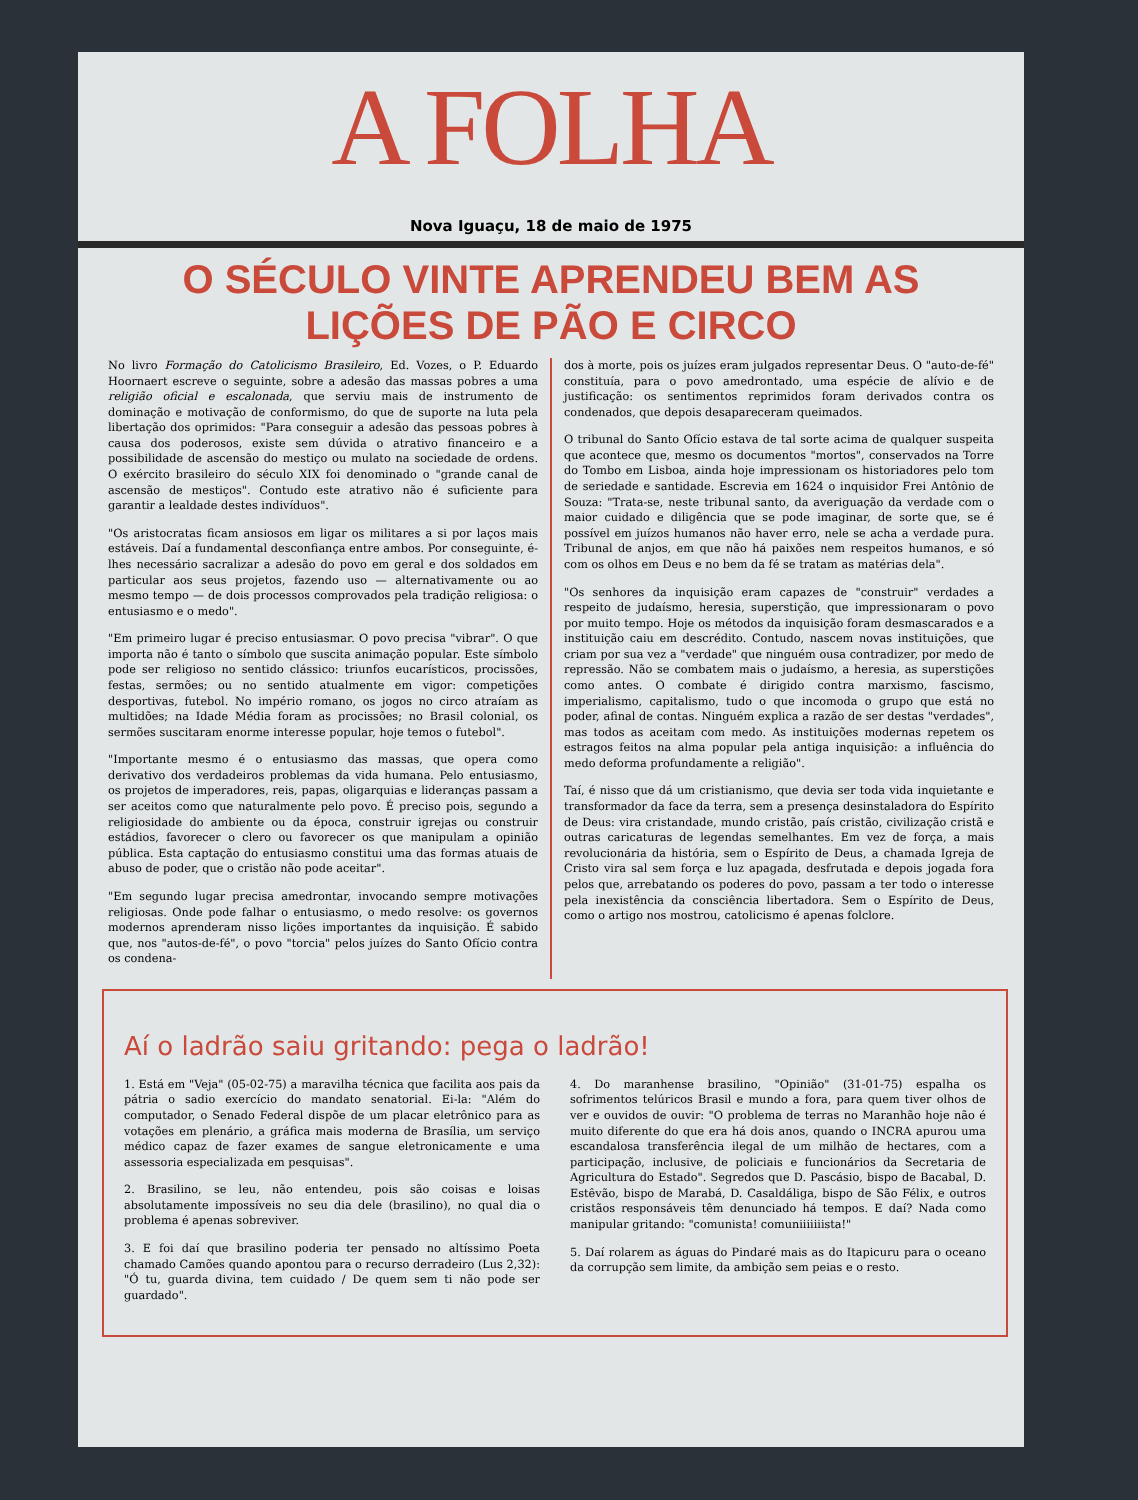A FOLHA
Nova Iguaçu, 18 de maio de 1975
O SÉCULO VINTE APRENDEU BEM AS
LIÇÕES DE PÃO E CIRCO
No livro Formação do Catolicismo Brasileiro, Ed. Vozes, o P. Eduardo Hoornaert escreve o seguinte, sobre a adesão das massas pobres a uma religião oficial e escalonada, que serviu mais de instrumento de dominação e motivação de conformismo, do que de suporte na luta pela libertação dos oprimidos: "Para conseguir a adesão das pessoas pobres à causa dos poderosos, existe sem dúvida o atrativo financeiro e a possibilidade de ascensão do mestiço ou mulato na sociedade de ordens. O exército brasileiro do século XIX foi denominado o "grande canal de ascensão de mestiços". Contudo este atrativo não é suficiente para garantir a lealdade destes indivíduos".
"Os aristocratas ficam ansiosos em ligar os militares a si por laços mais estáveis. Daí a fundamental desconfiança entre ambos. Por conseguinte, é-lhes necessário sacralizar a adesão do povo em geral e dos soldados em particular aos seus projetos, fazendo uso — alternativamente ou ao mesmo tempo — de dois processos comprovados pela tradição religiosa: o entusiasmo e o medo".
"Em primeiro lugar é preciso entusiasmar. O povo precisa "vibrar". O que importa não é tanto o símbolo que suscita animação popular. Este símbolo pode ser religioso no sentido clássico: triunfos eucarísticos, procissões, festas, sermões; ou no sentido atualmente em vigor: competições desportivas, futebol. No império romano, os jogos no circo atraíam as multidões; na Idade Média foram as procissões; no Brasil colonial, os sermões suscitaram enorme interesse popular, hoje temos o futebol".
"Importante mesmo é o entusiasmo das massas, que opera como derivativo dos verdadeiros problemas da vida humana. Pelo entusiasmo, os projetos de imperadores, reis, papas, oligarquias e lideranças passam a ser aceitos como que naturalmente pelo povo. É preciso pois, segundo a religiosidade do ambiente ou da época, construir igrejas ou construir estádios, favorecer o clero ou favorecer os que manipulam a opinião pública. Esta captação do entusiasmo constitui uma das formas atuais de abuso de poder, que o cristão não pode aceitar".
"Em segundo lugar precisa amedrontar, invocando sempre motivações religiosas. Onde pode falhar o entusiasmo, o medo resolve: os governos modernos aprenderam nisso lições importantes da inquisição. É sabido que, nos "autos-de-fé", o povo "torcia" pelos juízes do Santo Ofício contra os condena-
dos à morte, pois os juízes eram julgados representar Deus. O "auto-de-fé" constituía, para o povo amedrontado, uma espécie de alívio e de justificação: os sentimentos reprimidos foram derivados contra os condenados, que depois desapareceram queimados.
O tribunal do Santo Ofício estava de tal sorte acima de qualquer suspeita que acontece que, mesmo os documentos "mortos", conservados na Torre do Tombo em Lisboa, ainda hoje impressionam os historiadores pelo tom de seriedade e santidade. Escrevia em 1624 o inquisidor Frei Antônio de Souza: "Trata-se, neste tribunal santo, da averiguação da verdade com o maior cuidado e diligência que se pode imaginar, de sorte que, se é possível em juízos humanos não haver erro, nele se acha a verdade pura. Tribunal de anjos, em que não há paixões nem respeitos humanos, e só com os olhos em Deus e no bem da fé se tratam as matérias dela".
"Os senhores da inquisição eram capazes de "construir" verdades a respeito de judaísmo, heresia, superstição, que impressionaram o povo por muito tempo. Hoje os métodos da inquisição foram desmascarados e a instituição caiu em descrédito. Contudo, nascem novas instituições, que criam por sua vez a "verdade" que ninguém ousa contradizer, por medo de repressão. Não se combatem mais o judaísmo, a heresia, as superstições como antes. O combate é dirigido contra marxismo, fascismo, imperialismo, capitalismo, tudo o que incomoda o grupo que está no poder, afinal de contas. Ninguém explica a razão de ser destas "verdades", mas todos as aceitam com medo. As instituições modernas repetem os estragos feitos na alma popular pela antiga inquisição: a influência do medo deforma profundamente a religião".
Taí, é nisso que dá um cristianismo, que devia ser toda vida inquietante e transformador da face da terra, sem a presença desinstaladora do Espírito de Deus: vira cristandade, mundo cristão, país cristão, civilização cristã e outras caricaturas de legendas semelhantes. Em vez de força, a mais revolucionária da história, sem o Espírito de Deus, a chamada Igreja de Cristo vira sal sem força e luz apagada, desfrutada e depois jogada fora pelos que, arrebatando os poderes do povo, passam a ter todo o interesse pela inexistência da consciência libertadora. Sem o Espírito de Deus, como o artigo nos mostrou, catolicismo é apenas folclore.
Aí o ladrão saiu gritando: pega o ladrão!
1. Está em "Veja" (05-02-75) a maravilha técnica que facilita aos pais da pátria o sadio exercício do mandato senatorial. Ei-la: "Além do computador, o Senado Federal dispõe de um placar eletrônico para as votações em plenário, a gráfica mais moderna de Brasília, um serviço médico capaz de fazer exames de sangue eletronicamente e uma assessoria especializada em pesquisas".
2. Brasilino, se leu, não entendeu, pois são coisas e loisas absolutamente impossíveis no seu dia dele (brasilino), no qual dia o problema é apenas sobreviver.
3. E foi daí que brasilino poderia ter pensado no altíssimo Poeta chamado Camões quando apontou para o recurso derradeiro (Lus 2,32): "Ó tu, guarda divina, tem cuidado / De quem sem ti não pode ser guardado".
4. Do maranhense brasilino, "Opinião" (31-01-75) espalha os sofrimentos telúricos Brasil e mundo a fora, para quem tiver olhos de ver e ouvidos de ouvir: "O problema de terras no Maranhão hoje não é muito diferente do que era há dois anos, quando o INCRA apurou uma escandalosa transferência ilegal de um milhão de hectares, com a participação, inclusive, de policiais e funcionários da Secretaria de Agricultura do Estado". Segredos que D. Pascásio, bispo de Bacabal, D. Estêvão, bispo de Marabá, D. Casaldáliga, bispo de São Félix, e outros cristãos responsáveis têm denunciado há tempos. E daí? Nada como manipular gritando: "comunista! comuniiiiiiista!"
5. Daí rolarem as águas do Pindaré mais as do Itapicuru para o oceano da corrupção sem limite, da ambição sem peias e o resto.